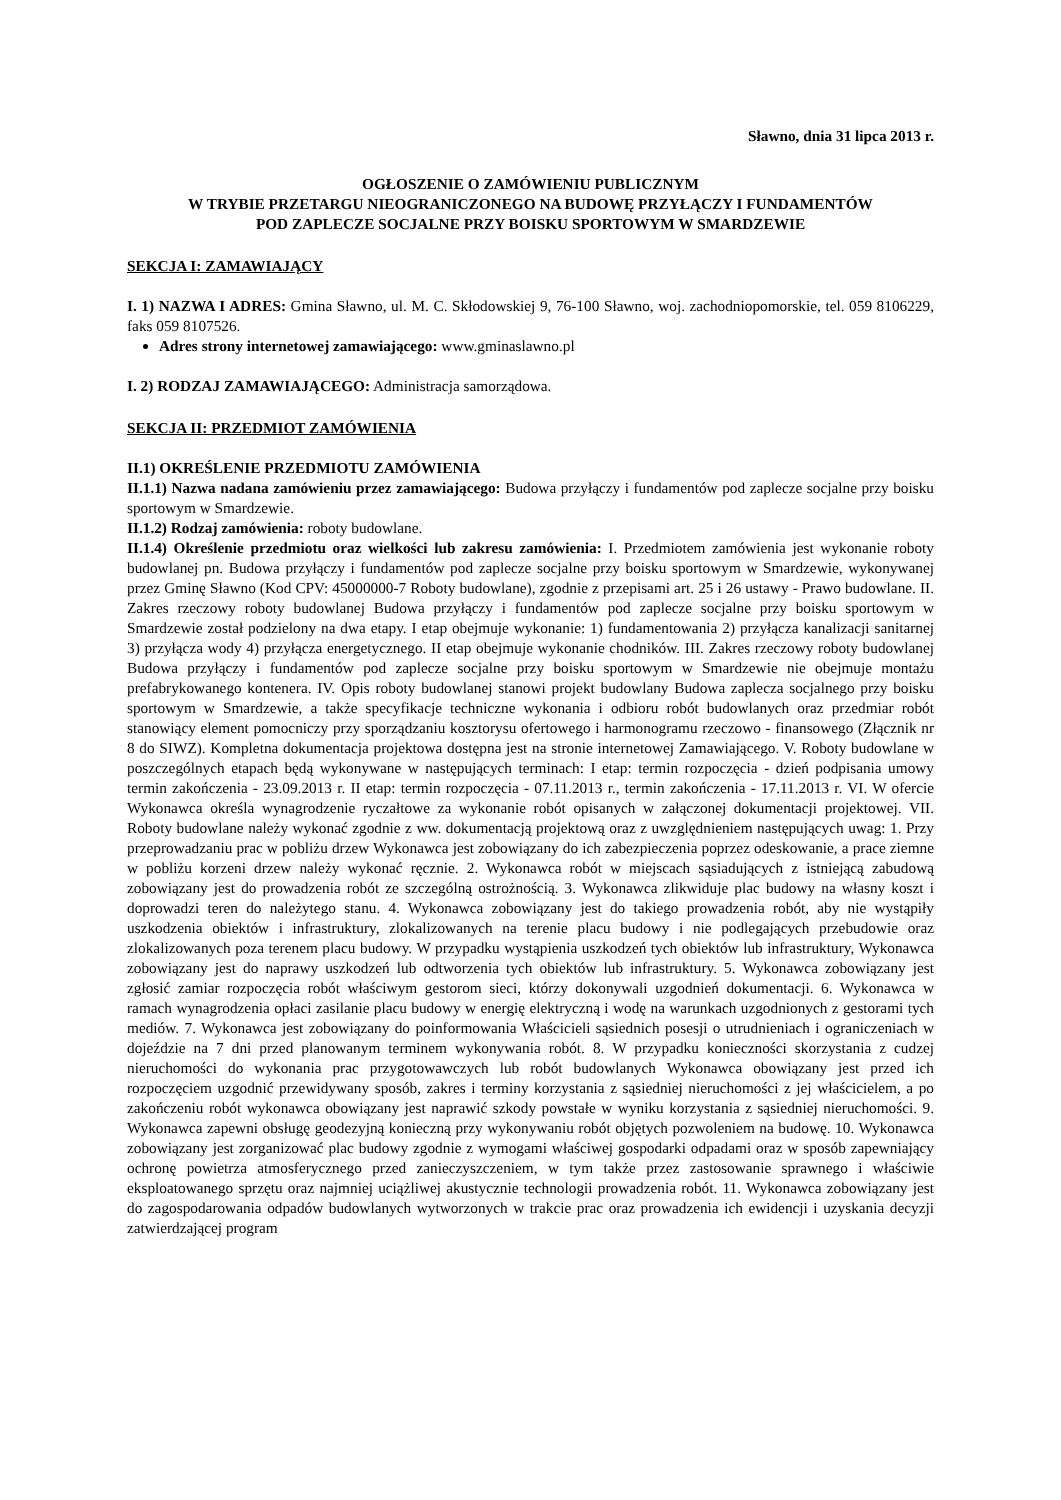Sławno, dnia 31 lipca 2013 r.
OGŁOSZENIE O ZAMÓWIENIU PUBLICZNYM
W TRYBIE PRZETARGU NIEOGRANICZONEGO NA BUDOWĘ PRZYŁĄCZY I FUNDAMENTÓW
POD ZAPLECZE SOCJALNE PRZY BOISKU SPORTOWYM W SMARDZEWIE
SEKCJA I: ZAMAWIAJĄCY
I. 1) NAZWA I ADRES: Gmina Sławno, ul. M. C. Skłodowskiej 9, 76-100 Sławno, woj. zachodniopomorskie, tel. 059 8106229, faks 059 8107526.
Adres strony internetowej zamawiającego: www.gminaslawno.pl
I. 2) RODZAJ ZAMAWIAJĄCEGO: Administracja samorządowa.
SEKCJA II: PRZEDMIOT ZAMÓWIENIA
II.1) OKREŚLENIE PRZEDMIOTU ZAMÓWIENIA
II.1.1) Nazwa nadana zamówieniu przez zamawiającego: Budowa przyłączy i fundamentów pod zaplecze socjalne przy boisku sportowym w Smardzewie.
II.1.2) Rodzaj zamówienia: roboty budowlane.
II.1.4) Określenie przedmiotu oraz wielkości lub zakresu zamówienia: I. Przedmiotem zamówienia jest wykonanie roboty budowlanej pn. Budowa przyłączy i fundamentów pod zaplecze socjalne przy boisku sportowym w Smardzewie, wykonywanej przez Gminę Sławno (Kod CPV: 45000000-7 Roboty budowlane), zgodnie z przepisami art. 25 i 26 ustawy - Prawo budowlane. II. Zakres rzeczowy roboty budowlanej Budowa przyłączy i fundamentów pod zaplecze socjalne przy boisku sportowym w Smardzewie został podzielony na dwa etapy. I etap obejmuje wykonanie: 1) fundamentowania 2) przyłącza kanalizacji sanitarnej 3) przyłącza wody 4) przyłącza energetycznego. II etap obejmuje wykonanie chodników. III. Zakres rzeczowy roboty budowlanej Budowa przyłączy i fundamentów pod zaplecze socjalne przy boisku sportowym w Smardzewie nie obejmuje montażu prefabrykowanego kontenera. IV. Opis roboty budowlanej stanowi projekt budowlany Budowa zaplecza socjalnego przy boisku sportowym w Smardzewie, a także specyfikacje techniczne wykonania i odbioru robót budowlanych oraz przedmiar robót stanowiący element pomocniczy przy sporządzaniu kosztorysu ofertowego i harmonogramu rzeczowo - finansowego (Złącznik nr 8 do SIWZ). Kompletna dokumentacja projektowa dostępna jest na stronie internetowej Zamawiającego. V. Roboty budowlane w poszczególnych etapach będą wykonywane w następujących terminach: I etap: termin rozpoczęcia - dzień podpisania umowy termin zakończenia - 23.09.2013 r. II etap: termin rozpoczęcia - 07.11.2013 r., termin zakończenia - 17.11.2013 r. VI. W ofercie Wykonawca określa wynagrodzenie ryczałtowe za wykonanie robót opisanych w załączonej dokumentacji projektowej. VII. Roboty budowlane należy wykonać zgodnie z ww. dokumentacją projektową oraz z uwzględnieniem następujących uwag: 1. Przy przeprowadzaniu prac w pobliżu drzew Wykonawca jest zobowiązany do ich zabezpieczenia poprzez odeskowanie, a prace ziemne w pobliżu korzeni drzew należy wykonać ręcznie. 2. Wykonawca robót w miejscach sąsiadujących z istniejącą zabudową zobowiązany jest do prowadzenia robót ze szczególną ostrożnością. 3. Wykonawca zlikwiduje plac budowy na własny koszt i doprowadzi teren do należytego stanu. 4. Wykonawca zobowiązany jest do takiego prowadzenia robót, aby nie wystąpiły uszkodzenia obiektów i infrastruktury, zlokalizowanych na terenie placu budowy i nie podlegających przebudowie oraz zlokalizowanych poza terenem placu budowy. W przypadku wystąpienia uszkodzeń tych obiektów lub infrastruktury, Wykonawca zobowiązany jest do naprawy uszkodzeń lub odtworzenia tych obiektów lub infrastruktury. 5. Wykonawca zobowiązany jest zgłosić zamiar rozpoczęcia robót właściwym gestorom sieci, którzy dokonywali uzgodnień dokumentacji. 6. Wykonawca w ramach wynagrodzenia opłaci zasilanie placu budowy w energię elektryczną i wodę na warunkach uzgodnionych z gestorami tych mediów. 7. Wykonawca jest zobowiązany do poinformowania Właścicieli sąsiednich posesji o utrudnieniach i ograniczeniach w dojeździe na 7 dni przed planowanym terminem wykonywania robót. 8. W przypadku konieczności skorzystania z cudzej nieruchomości do wykonania prac przygotowawczych lub robót budowlanych Wykonawca obowiązany jest przed ich rozpoczęciem uzgodnić przewidywany sposób, zakres i terminy korzystania z sąsiedniej nieruchomości z jej właścicielem, a po zakończeniu robót wykonawca obowiązany jest naprawić szkody powstałe w wyniku korzystania z sąsiedniej nieruchomości. 9. Wykonawca zapewni obsługę geodezyjną konieczną przy wykonywaniu robót objętych pozwoleniem na budowę. 10. Wykonawca zobowiązany jest zorganizować plac budowy zgodnie z wymogami właściwej gospodarki odpadami oraz w sposób zapewniający ochronę powietrza atmosferycznego przed zanieczyszczeniem, w tym także przez zastosowanie sprawnego i właściwie eksploatowanego sprzętu oraz najmniej uciążliwej akustycznie technologii prowadzenia robót. 11. Wykonawca zobowiązany jest do zagospodarowania odpadów budowlanych wytworzonych w trakcie prac oraz prowadzenia ich ewidencji i uzyskania decyzji zatwierdzającej program